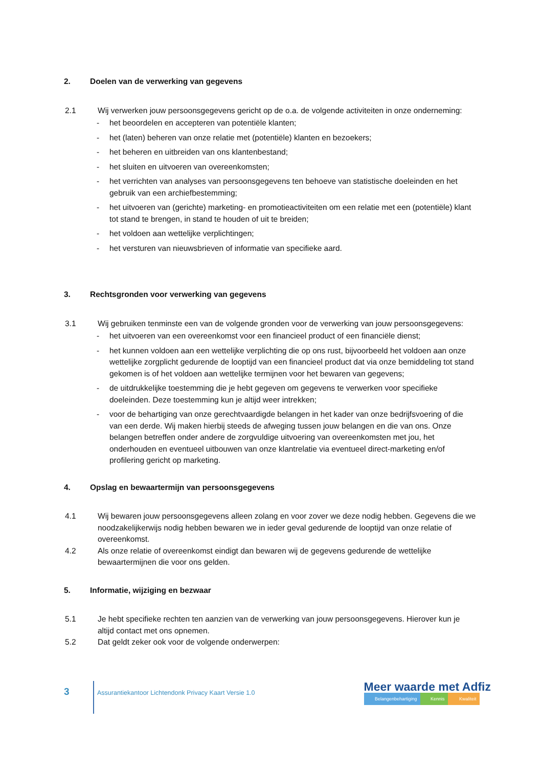2. Doelen van de verwerking van gegevens
2.1 Wij verwerken jouw persoonsgegevens gericht op de o.a. de volgende activiteiten in onze onderneming:
- het beoordelen en accepteren van potentiële klanten;
- het (laten) beheren van onze relatie met (potentiële) klanten en bezoekers;
- het beheren en uitbreiden van ons klantenbestand;
- het sluiten en uitvoeren van overeenkomsten;
- het verrichten van analyses van persoonsgegevens ten behoeve van statistische doeleinden en het gebruik van een archiefbestemming;
- het uitvoeren van (gerichte) marketing- en promotieactiviteiten om een relatie met een (potentiële) klant tot stand te brengen, in stand te houden of uit te breiden;
- het voldoen aan wettelijke verplichtingen;
- het versturen van nieuwsbrieven of informatie van specifieke aard.
3. Rechtsgronden voor verwerking van gegevens
3.1 Wij gebruiken tenminste een van de volgende gronden voor de verwerking van jouw persoonsgegevens:
- het uitvoeren van een overeenkomst voor een financieel product of een financiële dienst;
- het kunnen voldoen aan een wettelijke verplichting die op ons rust, bijvoorbeeld het voldoen aan onze wettelijke zorgplicht gedurende de looptijd van een financieel product dat via onze bemiddeling tot stand gekomen is of het voldoen aan wettelijke termijnen voor het bewaren van gegevens;
- de uitdrukkelijke toestemming die je hebt gegeven om gegevens te verwerken voor specifieke doeleinden. Deze toestemming kun je altijd weer intrekken;
- voor de behartiging van onze gerechtvaardigde belangen in het kader van onze bedrijfsvoering of die van een derde. Wij maken hierbij steeds de afweging tussen jouw belangen en die van ons. Onze belangen betreffen onder andere de zorgvuldige uitvoering van overeenkomsten met jou, het onderhouden en eventueel uitbouwen van onze klantrelatie via eventueel direct-marketing en/of profilering gericht op marketing.
4. Opslag en bewaartermijn van persoonsgegevens
4.1 Wij bewaren jouw persoonsgegevens alleen zolang en voor zover we deze nodig hebben. Gegevens die we noodzakelijkerwijs nodig hebben bewaren we in ieder geval gedurende de looptijd van onze relatie of overeenkomst.
4.2 Als onze relatie of overeenkomst eindigt dan bewaren wij de gegevens gedurende de wettelijke bewaartermijnen die voor ons gelden.
5. Informatie, wijziging en bezwaar
5.1 Je hebt specifieke rechten ten aanzien van de verwerking van jouw persoonsgegevens. Hierover kun je altijd contact met ons opnemen.
5.2 Dat geldt zeker ook voor de volgende onderwerpen:
3
Assurantiekantoor Lichtendonk Privacy Kaart Versie 1.0
Meer waarde met Adfiz
Belangenbehartiging Kennis Kwaliteit